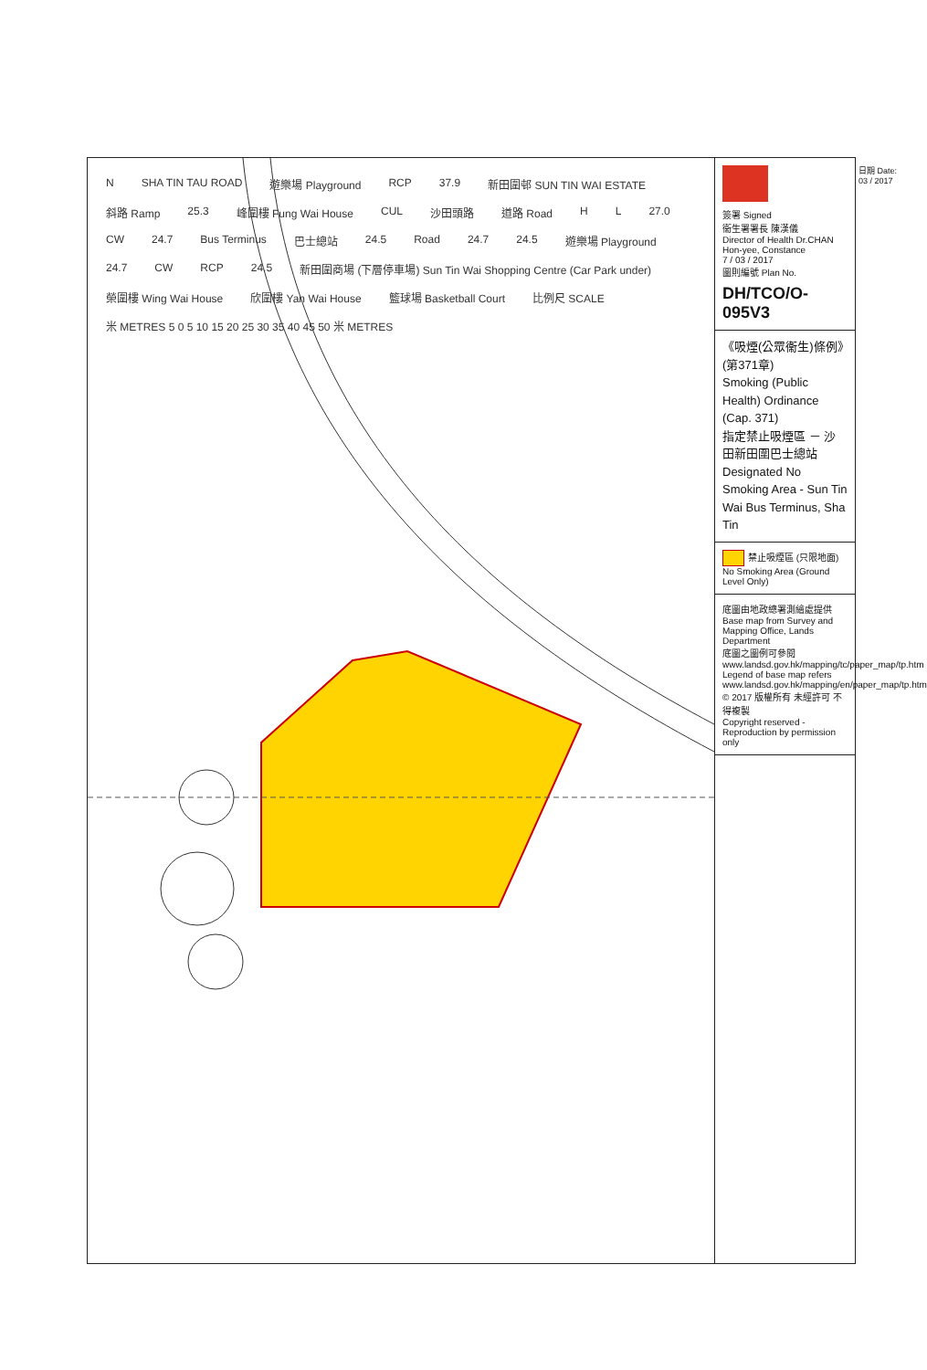N SHA TIN TAU ROAD 遊樂場 Playground RCP 37.9 新田圍邨 SUN TIN WAI ESTATE 斜路 Ramp 25.3 峰圍樓 Fung Wai House CUL 沙田頭路 道路 Road H L 27.0 CW 24.7 Bus Terminus 巴士總站 24.5 Road 24.7 24.5 遊樂場 Playground 24.7 CW RCP 24.5 新田圍商場 (下層停車場) Sun Tin Wai Shopping Centre (Car Park under) 榮圍樓 Wing Wai House 欣圍樓 Yan Wai House 籃球場 Basketball Court 比例尺 SCALE 米 METRES 5 0 5 10 15 20 25 30 35 40 45 50 米 METRES
簽署 Signed
衞生署署長 陳漢儀
Director of Health Dr.CHAN Hon-yee, Constance
7 / 03 / 2017
圖則編號 Plan No.
DH/TCO/O-095V3
《吸煙(公眾衞生)條例》(第371章)
Smoking (Public Health) Ordinance (Cap. 371)
指定禁止吸煙區 － 沙田新田圍巴士總站
Designated No Smoking Area - Sun Tin Wai Bus Terminus, Sha Tin
禁止吸煙區 (只限地面)
No Smoking Area (Ground Level Only)
底圖由地政總署測繪處提供
Base map from Survey and Mapping Office, Lands Department
底圖之圖例可參閱 www.landsd.gov.hk/mapping/tc/paper_map/tp.htm
Legend of base map refers www.landsd.gov.hk/mapping/en/paper_map/tp.htm
© 2017 版權所有 未經許可 不得複製
Copyright reserved - Reproduction by permission only
日期 Date: 03 / 2017